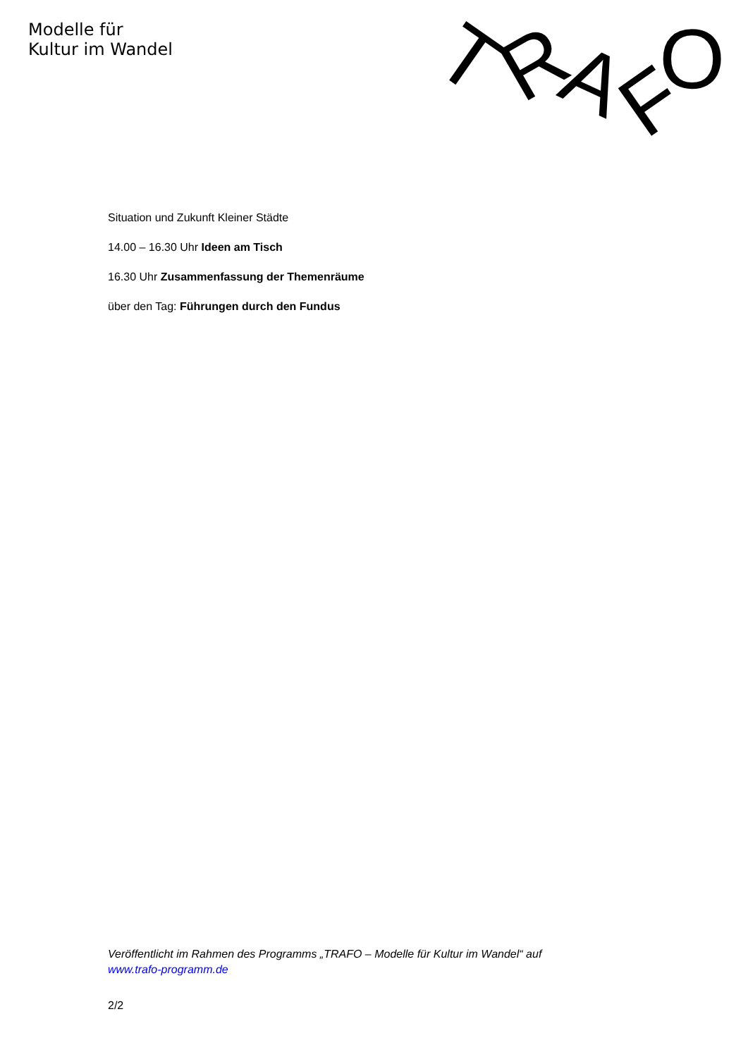Modelle für
Kultur im Wandel
T
R
A
F
O
Situation und Zukunft Kleiner Städte
14.00 – 16.30 Uhr Ideen am Tisch
16.30 Uhr Zusammenfassung der Themenräume
über den Tag: Führungen durch den Fundus
Veröffentlicht im Rahmen des Programms „TRAFO – Modelle für Kultur im Wandel“ auf www.trafo-programm.de
2/2